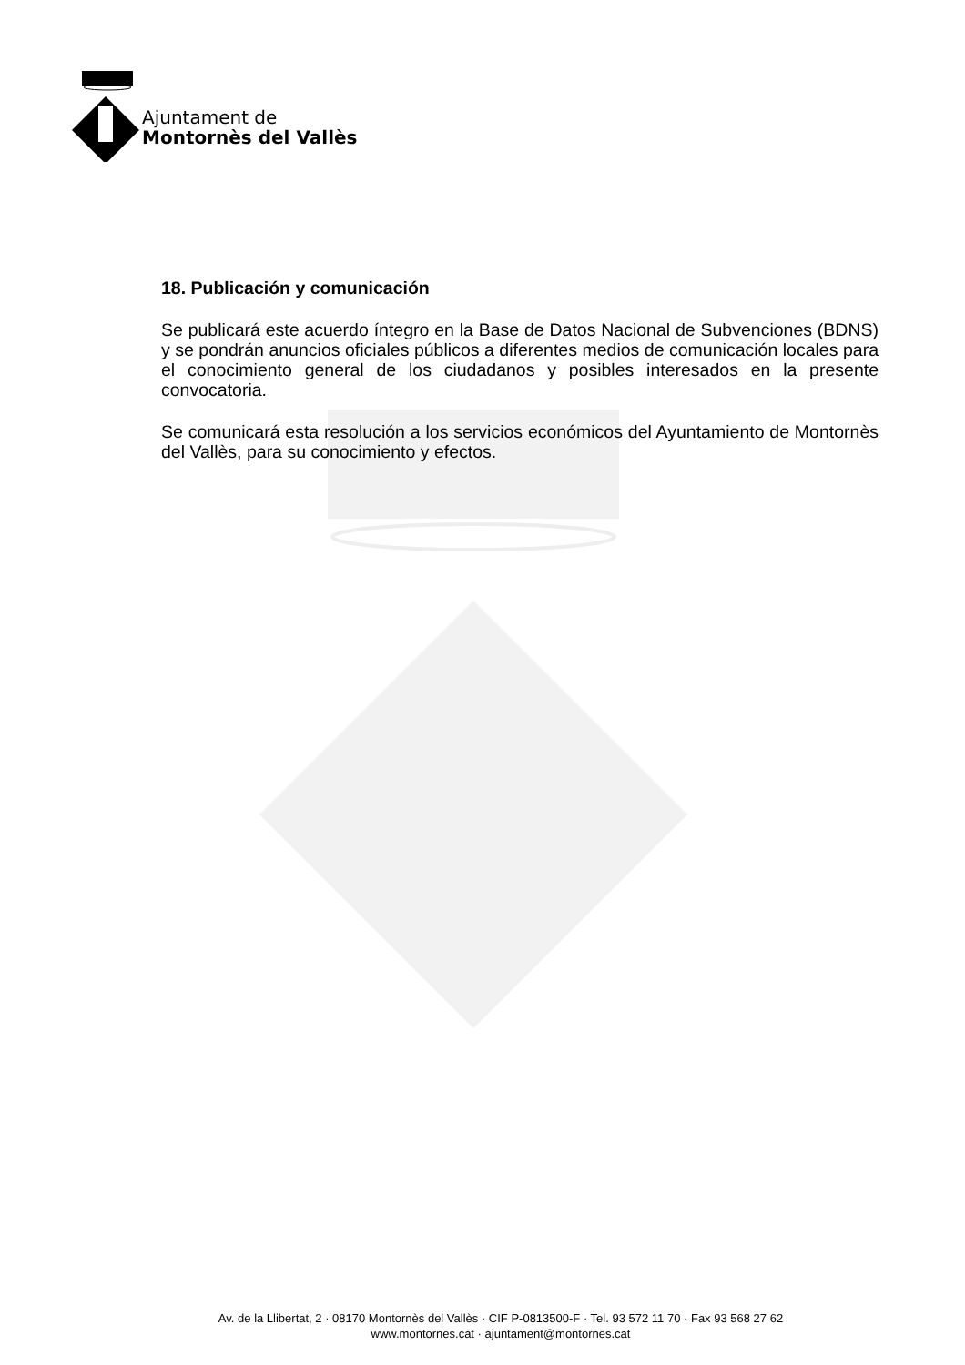Ajuntament de
Montornès del Vallès
18. Publicación y comunicación
Se publicará este acuerdo íntegro en la Base de Datos Nacional de Subvenciones (BDNS) y se pondrán anuncios oficiales públicos a diferentes medios de comunicación locales para el conocimiento general de los ciudadanos y posibles interesados en la presente convocatoria.
Se comunicará esta resolución a los servicios económicos del Ayuntamiento de Montornès del Vallès, para su conocimiento y efectos.
Av. de la Llibertat, 2 · 08170 Montornès del Vallès · CIF P-0813500-F · Tel. 93 572 11 70 · Fax 93 568 27 62
www.montornes.cat · ajuntament@montornes.cat